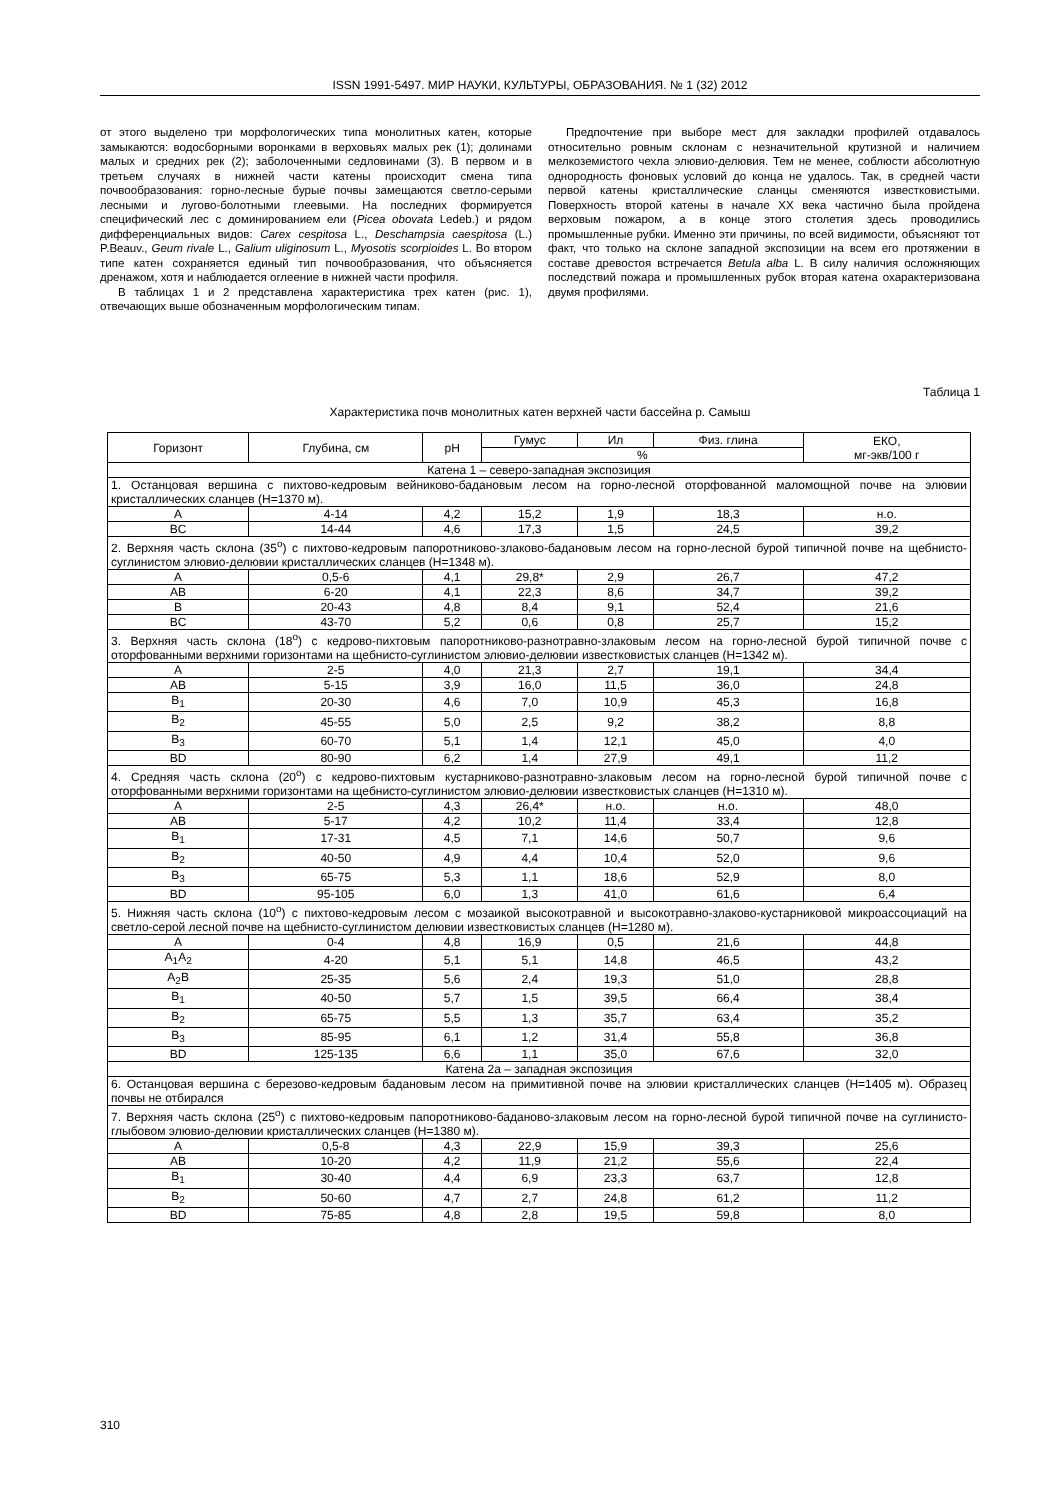ISSN 1991-5497. МИР НАУКИ, КУЛЬТУРЫ, ОБРАЗОВАНИЯ. № 1 (32) 2012
от этого выделено три морфологических типа монолитных катен, которые замыкаются: водосборными воронками в верховьях малых рек (1); долинами малых и средних рек (2); заболоченными седловинами (3). В первом и в третьем случаях в нижней части катены происходит смена типа почвообразования: горно-лесные бурые почвы замещаются светло-серыми лесными и лугово-болотными глеевыми. На последних формируется специфический лес с доминированием ели (Picea obovata Ledeb.) и рядом дифференциальных видов: Carex cespitosa L., Deschampsia caespitosa (L.) P.Beauv., Geum rivale L., Galium uliginosum L., Myosotis scorpioides L. Во втором типе катен сохраняется единый тип почвообразования, что объясняется дренажом, хотя и наблюдается оглеение в нижней части профиля.
В таблицах 1 и 2 представлена характеристика трех катен (рис. 1), отвечающих выше обозначенным морфологическим типам.
Предпочтение при выборе мест для закладки профилей отдавалось относительно ровным склонам с незначительной крутизной и наличием мелкоземистого чехла элювио-делювия. Тем не менее, соблюсти абсолютную однородность фоновых условий до конца не удалось. Так, в средней части первой катены кристаллические сланцы сменяются известковистыми. Поверхность второй катены в начале XX века частично была пройдена верховым пожаром, а в конце этого столетия здесь проводились промышленные рубки. Именно эти причины, по всей видимости, объясняют тот факт, что только на склоне западной экспозиции на всем его протяжении в составе древостоя встречается Betula alba L. В силу наличия осложняющих последствий пожара и промышленных рубок вторая катена охарактеризована двумя профилями.
Таблица 1
Характеристика почв монолитных катен верхней части бассейна р. Самыш
| Горизонт | Глубина, см | pH | Гумус | Ил | Физ. глина | ЕКО, мг-экв/100 г |
| --- | --- | --- | --- | --- | --- | --- |
| | | | % | | | |
| Катена 1 – северо-западная экспозиция | | | | | | |
| 1. Останцовая вершина с пихтово-кедровым вейниково-бадановым лесом на горно-лесной оторфованной маломощной почве на элювии кристаллических сланцев (Н=1370 м). | | | | | | |
| A | 4-14 | 4,2 | 15,2 | 1,9 | 18,3 | н.о. |
| BC | 14-44 | 4,6 | 17,3 | 1,5 | 24,5 | 39,2 |
| 2. Верхняя часть склона (35<sup>o</sup>) с пихтово-кедровым папоротниково-злаково-бадановым лесом на горно-лесной бурой типичной почве на щебнисто-суглинистом элювио-делювии кристаллических сланцев (Н=1348 м). | | | | | | |
| A | 0,5-6 | 4,1 | 29,8* | 2,9 | 26,7 | 47,2 |
| AB | 6-20 | 4,1 | 22,3 | 8,6 | 34,7 | 39,2 |
| B | 20-43 | 4,8 | 8,4 | 9,1 | 52,4 | 21,6 |
| BC | 43-70 | 5,2 | 0,6 | 0,8 | 25,7 | 15,2 |
| 3. Верхняя часть склона (18<sup>o</sup>) с кедрово-пихтовым папоротниково-разнотравно-злаковым лесом на горно-лесной бурой типичной почве с оторфованными верхними горизонтами на щебнисто-суглинистом элювио-делювии известковистых сланцев (Н=1342 м). | | | | | | |
| A | 2-5 | 4,0 | 21,3 | 2,7 | 19,1 | 34,4 |
| AB | 5-15 | 3,9 | 16,0 | 11,5 | 36,0 | 24,8 |
| B<sub>1</sub> | 20-30 | 4,6 | 7,0 | 10,9 | 45,3 | 16,8 |
| B<sub>2</sub> | 45-55 | 5,0 | 2,5 | 9,2 | 38,2 | 8,8 |
| B<sub>3</sub> | 60-70 | 5,1 | 1,4 | 12,1 | 45,0 | 4,0 |
| BD | 80-90 | 6,2 | 1,4 | 27,9 | 49,1 | 11,2 |
| 4. Средняя часть склона (20<sup>o</sup>) с кедрово-пихтовым кустарниково-разнотравно-злаковым лесом на горно-лесной бурой типичной почве с оторфованными верхними горизонтами на щебнисто-суглинистом элювио-делювии известковистых сланцев (Н=1310 м). | | | | | | |
| A | 2-5 | 4,3 | 26,4* | н.о. | н.о. | 48,0 |
| AB | 5-17 | 4,2 | 10,2 | 11,4 | 33,4 | 12,8 |
| B<sub>1</sub> | 17-31 | 4,5 | 7,1 | 14,6 | 50,7 | 9,6 |
| B<sub>2</sub> | 40-50 | 4,9 | 4,4 | 10,4 | 52,0 | 9,6 |
| B<sub>3</sub> | 65-75 | 5,3 | 1,1 | 18,6 | 52,9 | 8,0 |
| BD | 95-105 | 6,0 | 1,3 | 41,0 | 61,6 | 6,4 |
| 5. Нижняя часть склона (10<sup>o</sup>) с пихтово-кедровым лесом с мозаикой высокотравной и высокотравно-злаково-кустарниковой микроассоциаций на светло-серой лесной почве на щебнисто-суглинистом делювии известковистых сланцев (Н=1280 м). | | | | | | |
| A | 0-4 | 4,8 | 16,9 | 0,5 | 21,6 | 44,8 |
| A<sub>1</sub>A<sub>2</sub> | 4-20 | 5,1 | 5,1 | 14,8 | 46,5 | 43,2 |
| A<sub>2</sub>B | 25-35 | 5,6 | 2,4 | 19,3 | 51,0 | 28,8 |
| B<sub>1</sub> | 40-50 | 5,7 | 1,5 | 39,5 | 66,4 | 38,4 |
| B<sub>2</sub> | 65-75 | 5,5 | 1,3 | 35,7 | 63,4 | 35,2 |
| B<sub>3</sub> | 85-95 | 6,1 | 1,2 | 31,4 | 55,8 | 36,8 |
| BD | 125-135 | 6,6 | 1,1 | 35,0 | 67,6 | 32,0 |
| Катена 2а – западная экспозиция | | | | | | |
| 6. Останцовая вершина с березово-кедровым бадановым лесом на примитивной почве на элювии кристаллических сланцев (Н=1405 м). Образец почвы не отбирался | | | | | | |
| 7. Верхняя часть склона (25<sup>o</sup>) с пихтово-кедровым папоротниково-бадановo-злаковым лесом на горно-лесной бурой типичной почве на суглинисто-глыбовом элювио-делювии кристаллических сланцев (Н=1380 м). | | | | | | |
| A | 0,5-8 | 4,3 | 22,9 | 15,9 | 39,3 | 25,6 |
| AB | 10-20 | 4,2 | 11,9 | 21,2 | 55,6 | 22,4 |
| B<sub>1</sub> | 30-40 | 4,4 | 6,9 | 23,3 | 63,7 | 12,8 |
| B<sub>2</sub> | 50-60 | 4,7 | 2,7 | 24,8 | 61,2 | 11,2 |
| BD | 75-85 | 4,8 | 2,8 | 19,5 | 59,8 | 8,0 |
310